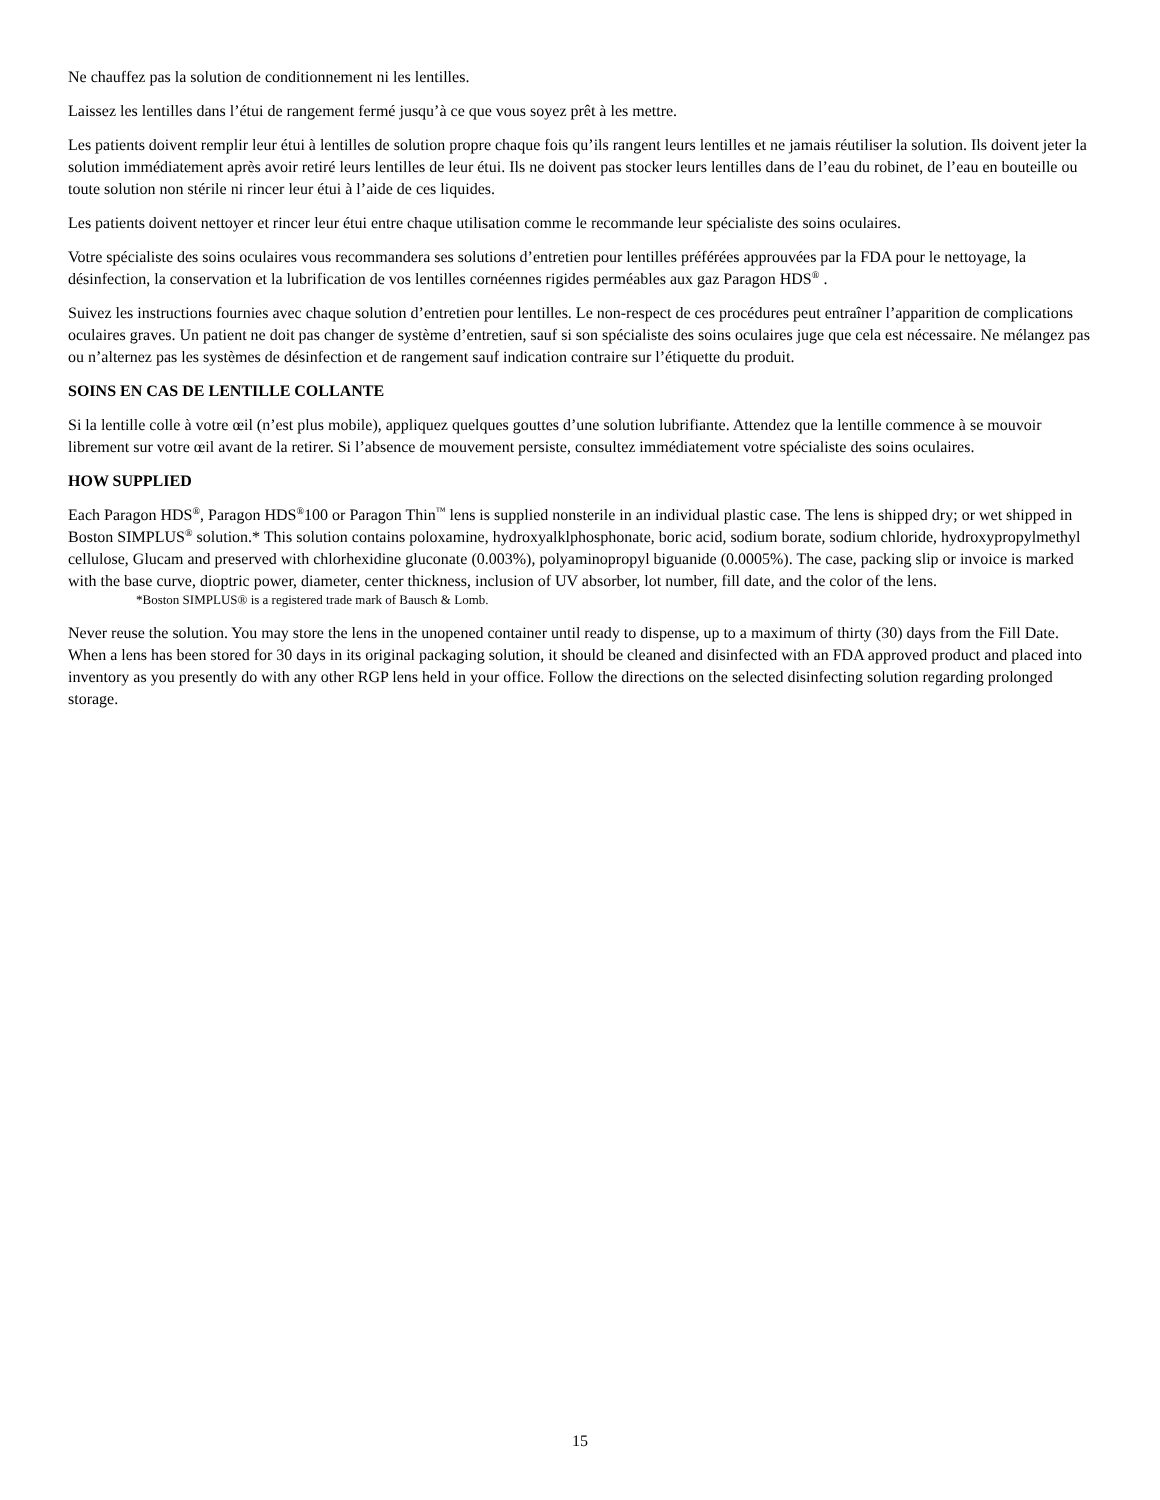Ne chauffez pas la solution de conditionnement ni les lentilles.
Laissez les lentilles dans l’étui de rangement fermé jusqu’à ce que vous soyez prêt à les mettre.
Les patients doivent remplir leur étui à lentilles de solution propre chaque fois qu’ils rangent leurs lentilles et ne jamais réutiliser la solution. Ils doivent jeter la solution immédiatement après avoir retiré leurs lentilles de leur étui. Ils ne doivent pas stocker leurs lentilles dans de l’eau du robinet, de l’eau en bouteille ou toute solution non stérile ni rincer leur étui à l’aide de ces liquides.
Les patients doivent nettoyer et rincer leur étui entre chaque utilisation comme le recommande leur spécialiste des soins oculaires.
Votre spécialiste des soins oculaires vous recommandera ses solutions d’entretien pour lentilles préférées approuvées par la FDA pour le nettoyage, la désinfection, la conservation et la lubrification de vos lentilles cornéennes rigides perméables aux gaz Paragon HDS<sup>®</sup> .
Suivez les instructions fournies avec chaque solution d’entretien pour lentilles. Le non-respect de ces procédures peut entraîner l’apparition de complications oculaires graves. Un patient ne doit pas changer de système d’entretien, sauf si son spécialiste des soins oculaires juge que cela est nécessaire. Ne mélangez pas ou n’alternez pas les systèmes de désinfection et de rangement sauf indication contraire sur l’étiquette du produit.
SOINS EN CAS DE LENTILLE COLLANTE
Si la lentille colle à votre œil (n’est plus mobile), appliquez quelques gouttes d’une solution lubrifiante. Attendez que la lentille commence à se mouvoir librement sur votre œil avant de la retirer. Si l’absence de mouvement persiste, consultez immédiatement votre spécialiste des soins oculaires.
HOW SUPPLIED
Each Paragon HDS<sup>®</sup>, Paragon HDS<sup>®</sup>100 or Paragon Thin<sup>™</sup> lens is supplied nonsterile in an individual plastic case. The lens is shipped dry; or wet shipped in Boston SIMPLUS<sup>®</sup> solution.* This solution contains poloxamine, hydroxyalklphosphonate, boric acid, sodium borate, sodium chloride, hydroxypropylmethyl cellulose, Glucam and preserved with chlorhexidine gluconate (0.003%), polyaminopropyl biguanide (0.0005%). The case, packing slip or invoice is marked with the base curve, dioptric power, diameter, center thickness, inclusion of UV absorber, lot number, fill date, and the color of the lens.
*Boston SIMPLUS® is a registered trade mark of Bausch & Lomb.
Never reuse the solution. You may store the lens in the unopened container until ready to dispense, up to a maximum of thirty (30) days from the Fill Date. When a lens has been stored for 30 days in its original packaging solution, it should be cleaned and disinfected with an FDA approved product and placed into inventory as you presently do with any other RGP lens held in your office. Follow the directions on the selected disinfecting solution regarding prolonged storage.
15